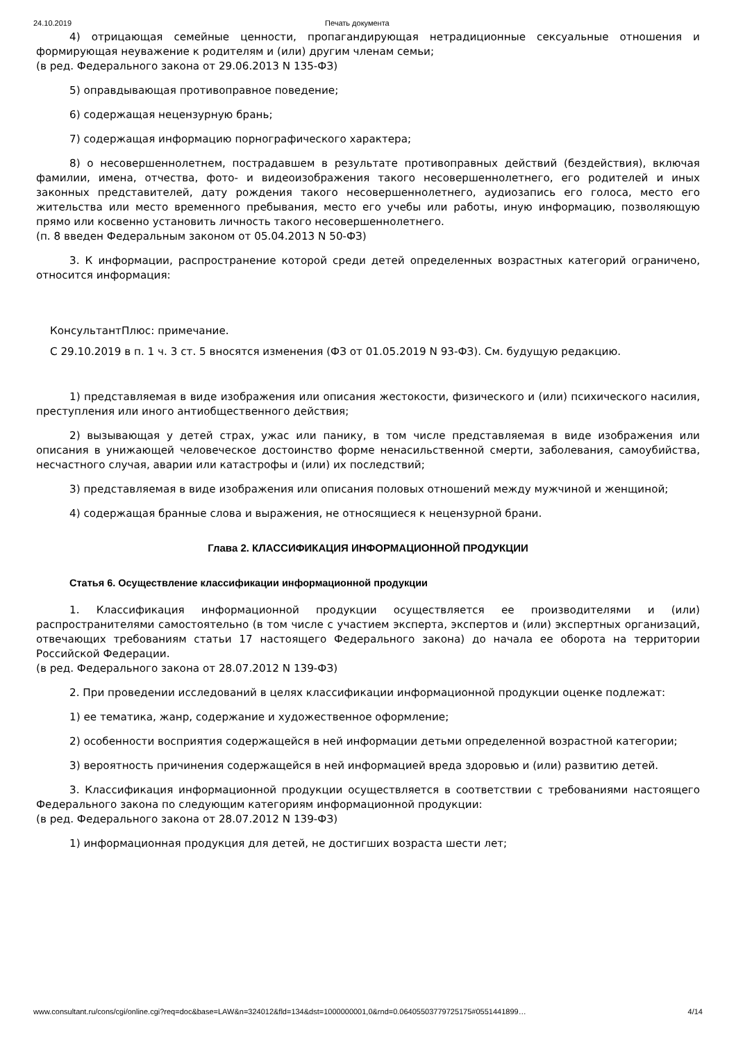24.10.2019 Печать документа
4) отрицающая семейные ценности, пропагандирующая нетрадиционные сексуальные отношения и формирующая неуважение к родителям и (или) другим членам семьи;
(в ред. Федерального закона от 29.06.2013 N 135-ФЗ)
5) оправдывающая противоправное поведение;
6) содержащая нецензурную брань;
7) содержащая информацию порнографического характера;
8) о несовершеннолетнем, пострадавшем в результате противоправных действий (бездействия), включая фамилии, имена, отчества, фото- и видеоизображения такого несовершеннолетнего, его родителей и иных законных представителей, дату рождения такого несовершеннолетнего, аудиозапись его голоса, место его жительства или место временного пребывания, место его учебы или работы, иную информацию, позволяющую прямо или косвенно установить личность такого несовершеннолетнего.
(п. 8 введен Федеральным законом от 05.04.2013 N 50-ФЗ)
3. К информации, распространение которой среди детей определенных возрастных категорий ограничено, относится информация:
КонсультантПлюс: примечание.
С 29.10.2019 в п. 1 ч. 3 ст. 5 вносятся изменения (ФЗ от 01.05.2019 N 93-ФЗ). См. будущую редакцию.
1) представляемая в виде изображения или описания жестокости, физического и (или) психического насилия, преступления или иного антиобщественного действия;
2) вызывающая у детей страх, ужас или панику, в том числе представляемая в виде изображения или описания в унижающей человеческое достоинство форме ненасильственной смерти, заболевания, самоубийства, несчастного случая, аварии или катастрофы и (или) их последствий;
3) представляемая в виде изображения или описания половых отношений между мужчиной и женщиной;
4) содержащая бранные слова и выражения, не относящиеся к нецензурной брани.
Глава 2. КЛАССИФИКАЦИЯ ИНФОРМАЦИОННОЙ ПРОДУКЦИИ
Статья 6. Осуществление классификации информационной продукции
1. Классификация информационной продукции осуществляется ее производителями и (или) распространителями самостоятельно (в том числе с участием эксперта, экспертов и (или) экспертных организаций, отвечающих требованиям статьи 17 настоящего Федерального закона) до начала ее оборота на территории Российской Федерации.
(в ред. Федерального закона от 28.07.2012 N 139-ФЗ)
2. При проведении исследований в целях классификации информационной продукции оценке подлежат:
1) ее тематика, жанр, содержание и художественное оформление;
2) особенности восприятия содержащейся в ней информации детьми определенной возрастной категории;
3) вероятность причинения содержащейся в ней информацией вреда здоровью и (или) развитию детей.
3. Классификация информационной продукции осуществляется в соответствии с требованиями настоящего Федерального закона по следующим категориям информационной продукции:
(в ред. Федерального закона от 28.07.2012 N 139-ФЗ)
1) информационная продукция для детей, не достигших возраста шести лет;
www.consultant.ru/cons/cgi/online.cgi?req=doc&base=LAW&n=324012&fld=134&dst=1000000001,0&rnd=0.06405503779725175#0551441899… 4/14